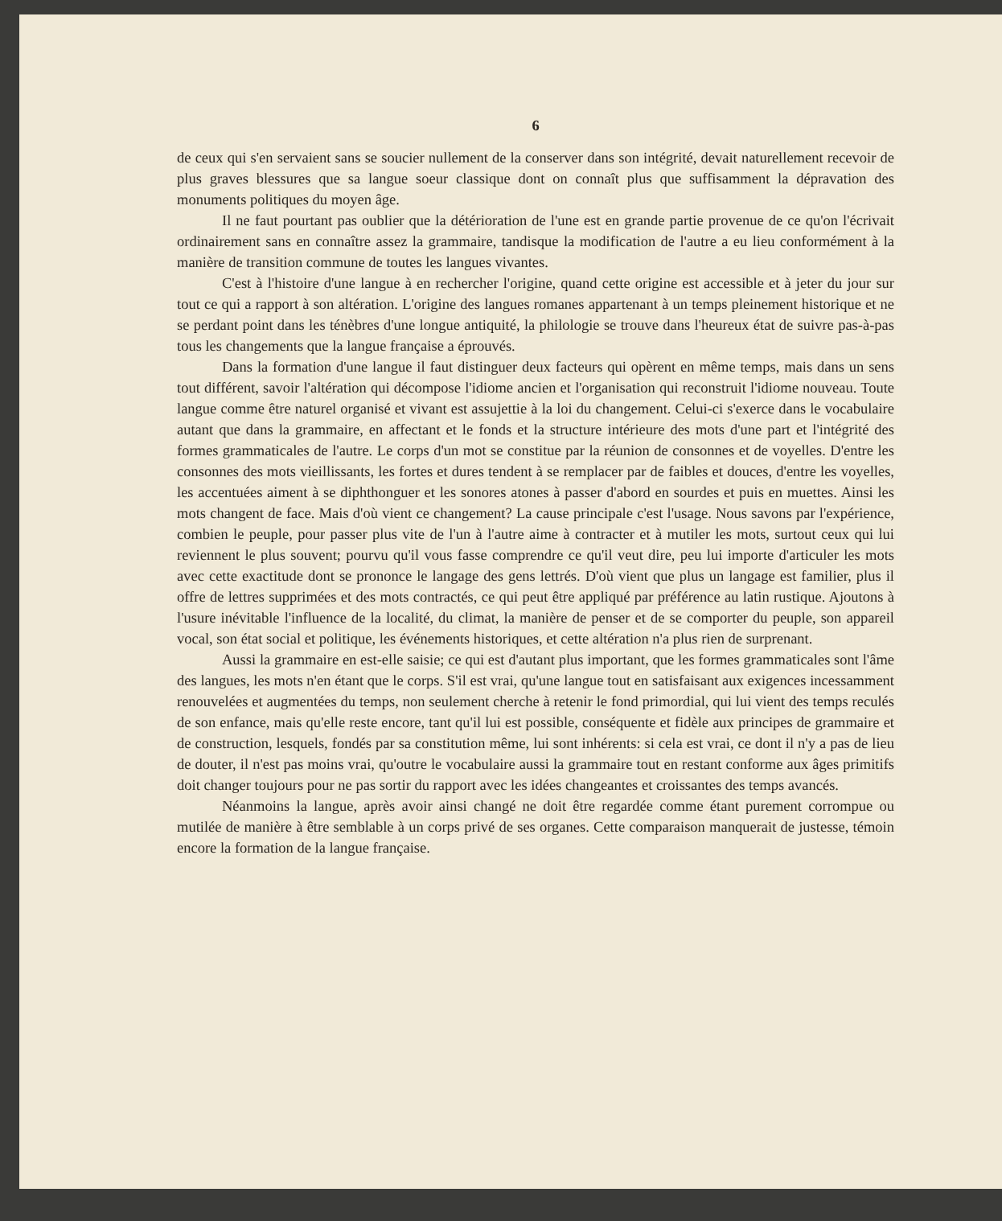6
de ceux qui s'en servaient sans se soucier nullement de la conserver dans son intégrité, devait naturellement recevoir de plus graves blessures que sa langue soeur classique dont on connaît plus que suffisamment la dépravation des monuments politiques du moyen âge.
Il ne faut pourtant pas oublier que la détérioration de l'une est en grande partie provenue de ce qu'on l'écrivait ordinairement sans en connaître assez la grammaire, tandisque la modification de l'autre a eu lieu conformément à la manière de transition commune de toutes les langues vivantes.
C'est à l'histoire d'une langue à en rechercher l'origine, quand cette origine est accessible et à jeter du jour sur tout ce qui a rapport à son altération. L'origine des langues romanes appartenant à un temps pleinement historique et ne se perdant point dans les ténèbres d'une longue antiquité, la philologie se trouve dans l'heureux état de suivre pas-à-pas tous les changements que la langue française a éprouvés.
Dans la formation d'une langue il faut distinguer deux facteurs qui opèrent en même temps, mais dans un sens tout différent, savoir l'altération qui décompose l'idiome ancien et l'organisation qui reconstruit l'idiome nouveau. Toute langue comme être naturel organisé et vivant est assujettie à la loi du changement. Celui-ci s'exerce dans le vocabulaire autant que dans la grammaire, en affectant et le fonds et la structure intérieure des mots d'une part et l'intégrité des formes grammaticales de l'autre. Le corps d'un mot se constitue par la réunion de consonnes et de voyelles. D'entre les consonnes des mots vieillissants, les fortes et dures tendent à se remplacer par de faibles et douces, d'entre les voyelles, les accentuées aiment à se diphthonguer et les sonores atones à passer d'abord en sourdes et puis en muettes. Ainsi les mots changent de face. Mais d'où vient ce changement? La cause principale c'est l'usage. Nous savons par l'expérience, combien le peuple, pour passer plus vite de l'un à l'autre aime à contracter et à mutiler les mots, surtout ceux qui lui reviennent le plus souvent; pourvu qu'il vous fasse comprendre ce qu'il veut dire, peu lui importe d'articuler les mots avec cette exactitude dont se prononce le langage des gens lettrés. D'où vient que plus un langage est familier, plus il offre de lettres supprimées et des mots contractés, ce qui peut être appliqué par préférence au latin rustique. Ajoutons à l'usure inévitable l'influence de la localité, du climat, la manière de penser et de se comporter du peuple, son appareil vocal, son état social et politique, les événements historiques, et cette altération n'a plus rien de surprenant.
Aussi la grammaire en est-elle saisie; ce qui est d'autant plus important, que les formes grammaticales sont l'âme des langues, les mots n'en étant que le corps. S'il est vrai, qu'une langue tout en satisfaisant aux exigences incessamment renouvelées et augmentées du temps, non seulement cherche à retenir le fond primordial, qui lui vient des temps reculés de son enfance, mais qu'elle reste encore, tant qu'il lui est possible, conséquente et fidèle aux principes de grammaire et de construction, lesquels, fondés par sa constitution même, lui sont inhérents: si cela est vrai, ce dont il n'y a pas de lieu de douter, il n'est pas moins vrai, qu'outre le vocabulaire aussi la grammaire tout en restant conforme aux âges primitifs doit changer toujours pour ne pas sortir du rapport avec les idées changeantes et croissantes des temps avancés.
Néanmoins la langue, après avoir ainsi changé ne doit être regardée comme étant purement corrompue ou mutilée de manière à être semblable à un corps privé de ses organes. Cette comparaison manquerait de justesse, témoin encore la formation de la langue française.